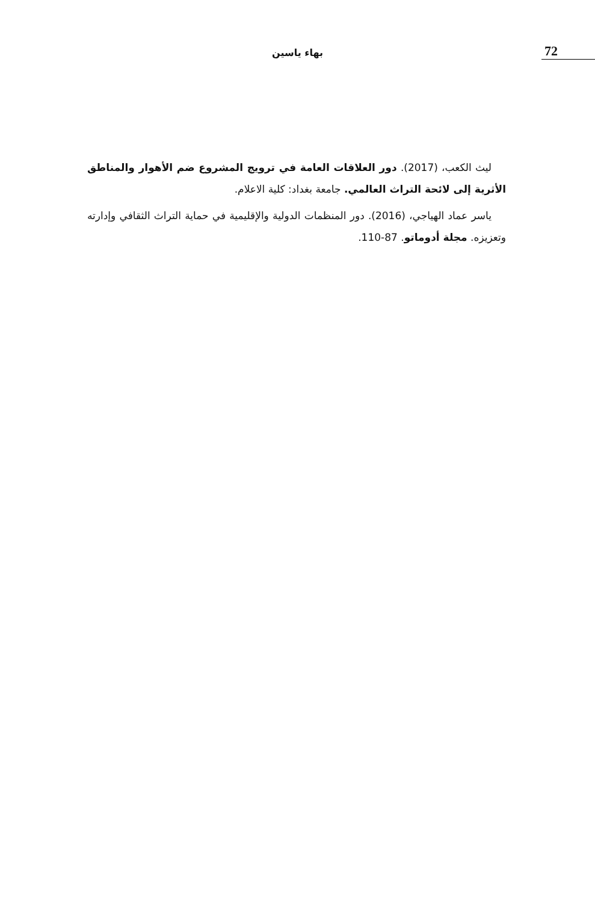72
بهاء ياسين
ليث الكعب، (2017). دور العلاقات العامة في ترويج المشروع ضم الأهوار والمناطق الأثرية إلى لائحة التراث العالمي. جامعة بغداد: كلية الاعلام.
ياسر عماد الهياجي، (2016). دور المنظمات الدولية والإقليمية في حماية التراث الثقافي وإدارته وتعزيزه. مجلة أدوماتو. 87-110.